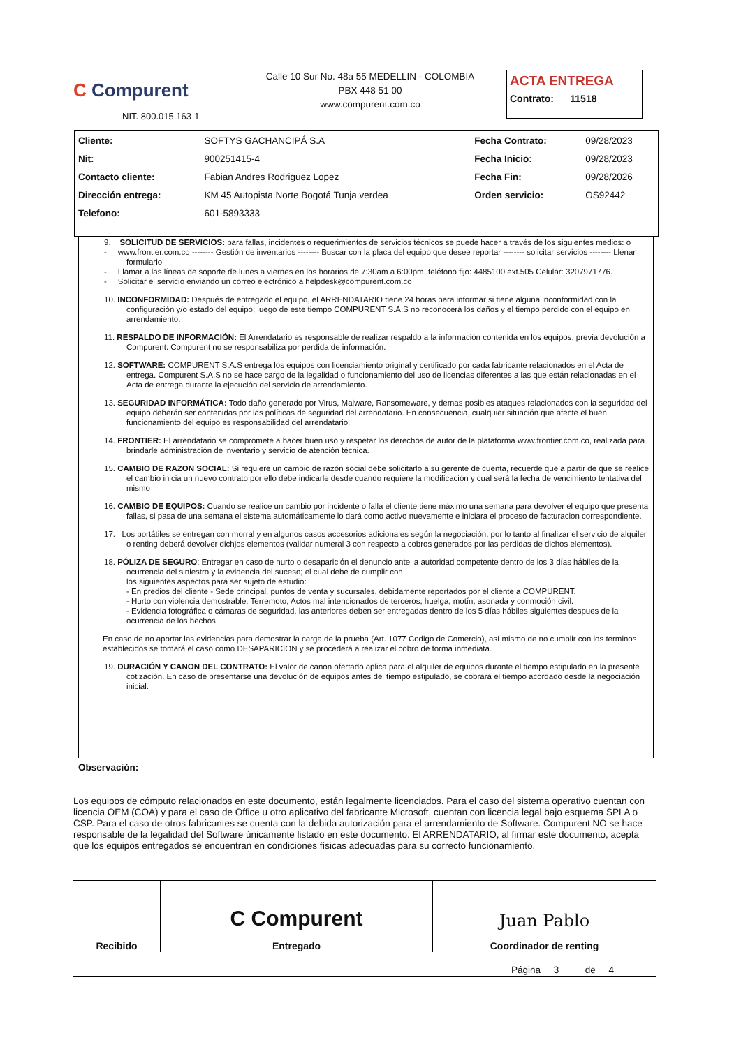C Compurent
NIT. 800.015.163-1
Calle 10 Sur No. 48a 55 MEDELLIN - COLOMBIA
PBX 448 51 00
www.compurent.com.co
ACTA ENTREGA
Contrato: 11518
| Cliente: | SOFTYS GACHANCIPÁ S.A | Fecha Contrato: | 09/28/2023 |
| Nit: | 900251415-4 | Fecha Inicio: | 09/28/2023 |
| Contacto cliente: | Fabian Andres Rodriguez Lopez | Fecha Fin: | 09/28/2026 |
| Dirección entrega: | KM 45 Autopista Norte Bogotá Tunja verdea | Orden servicio: | OS92442 |
| Telefono: | 601-5893333 | | |
9. SOLICITUD DE SERVICIOS: para fallas, incidentes o requerimientos de servicios técnicos se puede hacer a través de los siguientes medios: o
- www.frontier.com.co -------- Gestión de inventarios -------- Buscar con la placa del equipo que desee reportar -------- solicitar servicios -------- Llenar formulario
- Llamar a las líneas de soporte de lunes a viernes en los horarios de 7:30am a 6:00pm, teléfono fijo: 4485100 ext.505 Celular: 3207971776.
- Solicitar el servicio enviando un correo electrónico a helpdesk@compurent.com.co
10. INCONFORMIDAD: Después de entregado el equipo, el ARRENDATARIO tiene 24 horas para informar si tiene alguna inconformidad con la configuración y/o estado del equipo; luego de este tiempo COMPURENT S.A.S no reconocerá los daños y el tiempo perdido con el equipo en arrendamiento.
11. RESPALDO DE INFORMACIÓN: El Arrendatario es responsable de realizar respaldo a la información contenida en los equipos, previa devolución a Compurent. Compurent no se responsabiliza por perdida de información.
12. SOFTWARE: COMPURENT S.A.S entrega los equipos con licenciamiento original y certificado por cada fabricante relacionados en el Acta de entrega. Compurent S.A.S no se hace cargo de la legalidad o funcionamiento del uso de licencias diferentes a las que están relacionadas en el Acta de entrega durante la ejecución del servicio de arrendamiento.
13. SEGURIDAD INFORMÁTICA: Todo daño generado por Virus, Malware, Ransomeware, y demas posibles ataques relacionados con la seguridad del equipo deberán ser contenidas por las políticas de seguridad del arrendatario. En consecuencia, cualquier situación que afecte el buen funcionamiento del equipo es responsabilidad del arrendatario.
14. FRONTIER: El arrendatario se compromete a hacer buen uso y respetar los derechos de autor de la plataforma www.frontier.com.co, realizada para brindarle administración de inventario y servicio de atención técnica.
15. CAMBIO DE RAZON SOCIAL: Si requiere un cambio de razón social debe solicitarlo a su gerente de cuenta, recuerde que a partir de que se realice el cambio inicia un nuevo contrato por ello debe indicarle desde cuando requiere la modificación y cual será la fecha de vencimiento tentativa del mismo
16. CAMBIO DE EQUIPOS: Cuando se realice un cambio por incidente o falla el cliente tiene máximo una semana para devolver el equipo que presenta fallas, si pasa de una semana el sistema automáticamente lo dará como activo nuevamente e iniciara el proceso de facturacion correspondiente.
17. Los portátiles se entregan con morral y en algunos casos accesorios adicionales según la negociación, por lo tanto al finalizar el servicio de alquiler o renting deberá devolver dichjos elementos (validar numeral 3 con respecto a cobros generados por las perdidas de dichos elementos).
18. PÓLIZA DE SEGURO: Entregar en caso de hurto o desaparición el denuncio ante la autoridad competente dentro de los 3 días hábiles de la ocurrencia del siniestro y la evidencia del suceso; el cual debe de cumplir con
los siguientes aspectos para ser sujeto de estudio:
- En predios del cliente - Sede principal, puntos de venta y sucursales, debidamente reportados por el cliente a COMPURENT.
- Hurto con violencia demostrable, Terremoto; Actos mal intencionados de terceros; huelga, motín, asonada y conmoción civil.
- Evidencia fotográfica o cámaras de seguridad, las anteriores deben ser entregadas dentro de los 5 días hábiles siguientes despues de la ocurrencia de los hechos.
En caso de no aportar las evidencias para demostrar la carga de la prueba (Art. 1077 Codigo de Comercio), así mismo de no cumplir con los terminos establecidos se tomará el caso como DESAPARICION y se procederá a realizar el cobro de forma inmediata.
19. DURACIÓN Y CANON DEL CONTRATO: El valor de canon ofertado aplica para el alquiler de equipos durante el tiempo estipulado en la presente cotización. En caso de presentarse una devolución de equipos antes del tiempo estipulado, se cobrará el tiempo acordado desde la negociación inicial.
Observación:
Los equipos de cómputo relacionados en este documento, están legalmente licenciados. Para el caso del sistema operativo cuentan con licencia OEM (COA) y para el caso de Office u otro aplicativo del fabricante Microsoft, cuentan con licencia legal bajo esquema SPLA o CSP. Para el caso de otros fabricantes se cuenta con la debida autorización para el arrendamiento de Software. Compurent NO se hace responsable de la legalidad del Software únicamente listado en este documento. El ARRENDATARIO, al firmar este documento, acepta que los equipos entregados se encuentran en condiciones físicas adecuadas para su correcto funcionamiento.
| Recibido | C Compurent Entregado | Juan Pablo Coordinador de renting |
Página 3 de 4